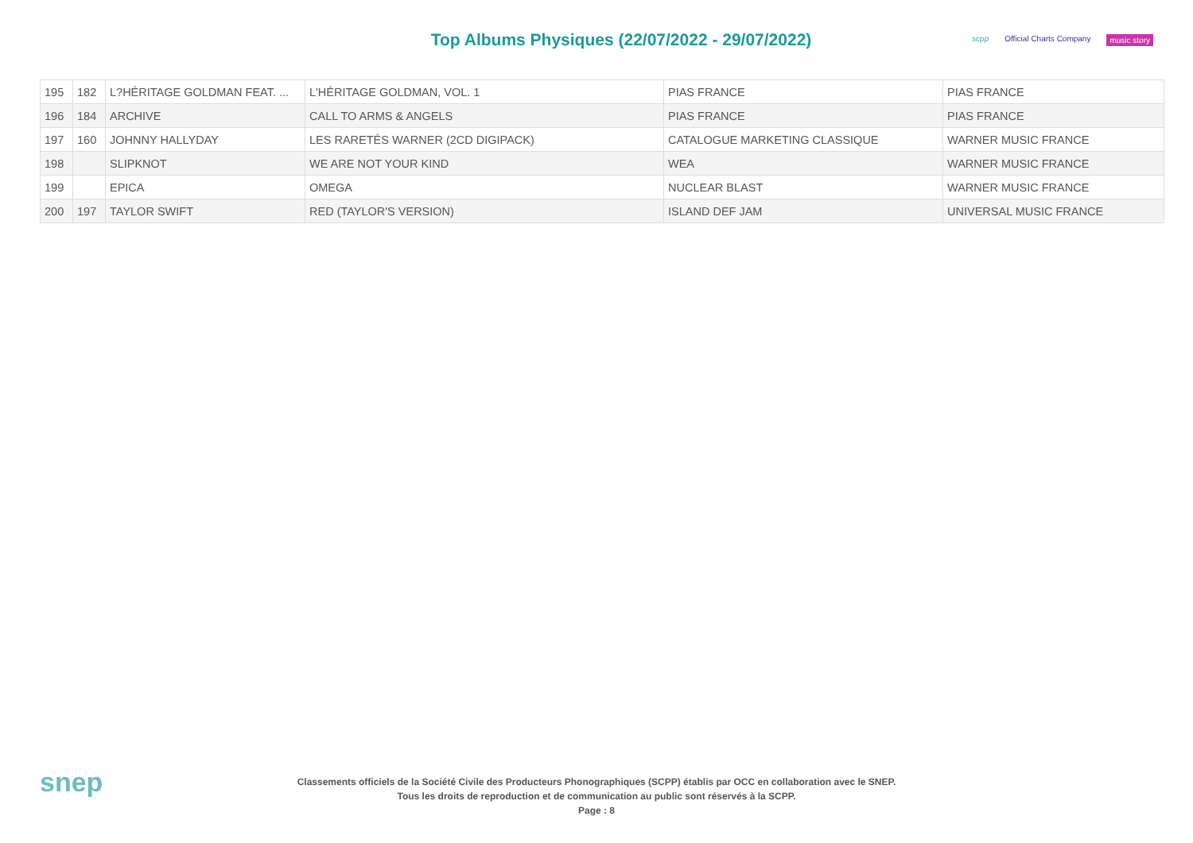Top Albums Physiques (22/07/2022 - 29/07/2022)
scpp Official Charts Company music story
| 195 | 182 | L?HÉRITAGE GOLDMAN FEAT. ... | L'HÉRITAGE GOLDMAN, VOL. 1 | PIAS FRANCE | PIAS FRANCE |
| 196 | 184 | ARCHIVE | CALL TO ARMS & ANGELS | PIAS FRANCE | PIAS FRANCE |
| 197 | 160 | JOHNNY HALLYDAY | LES RARETÉS WARNER (2CD DIGIPACK) | CATALOGUE MARKETING CLASSIQUE | WARNER MUSIC FRANCE |
| 198 | | SLIPKNOT | WE ARE NOT YOUR KIND | WEA | WARNER MUSIC FRANCE |
| 199 | | EPICA | OMEGA | NUCLEAR BLAST | WARNER MUSIC FRANCE |
| 200 | 197 | TAYLOR SWIFT | RED (TAYLOR'S VERSION) | ISLAND DEF JAM | UNIVERSAL MUSIC FRANCE |
snep
Classements officiels de la Société Civile des Producteurs Phonographiques (SCPP) établis par OCC en collaboration avec le SNEP.
Tous les droits de reproduction et de communication au public sont réservés à la SCPP.
Page : 8